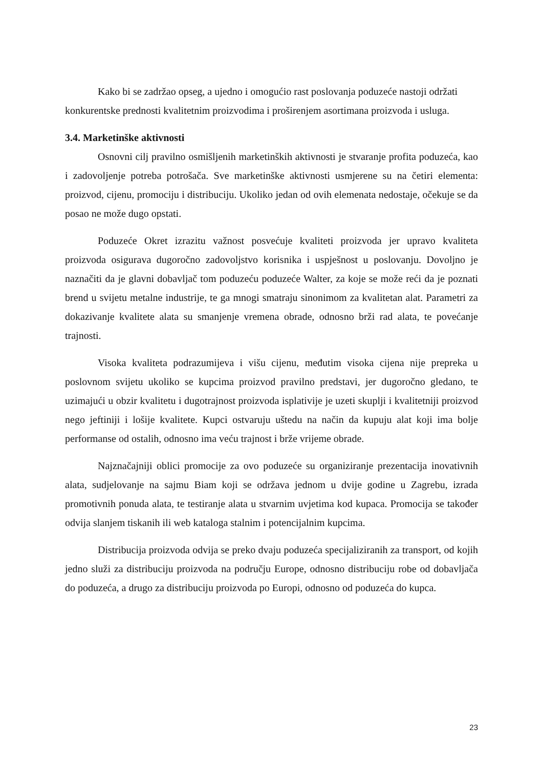Kako bi se zadržao opseg, a ujedno i omogućio rast poslovanja poduzeće nastoji održati konkurentske prednosti kvalitetnim proizvodima i proširenjem asortimana proizvoda i usluga.
3.4. Marketinške aktivnosti
Osnovni cilj pravilno osmišljenih marketinških aktivnosti je stvaranje profita poduzeća, kao i zadovoljenje potreba potrošača. Sve marketinške aktivnosti usmjerene su na četiri elementa: proizvod, cijenu, promociju i distribuciju. Ukoliko jedan od ovih elemenata nedostaje, očekuje se da posao ne može dugo opstati.
Poduzeće Okret izrazitu važnost posvećuje kvaliteti proizvoda jer upravo kvaliteta proizvoda osigurava dugoročno zadovoljstvo korisnika i uspješnost u poslovanju. Dovoljno je naznačiti da je glavni dobavljač tom poduzeću poduzeće Walter, za koje se može reći da je poznati brend u svijetu metalne industrije, te ga mnogi smatraju sinonimom za kvalitetan alat. Parametri za dokazivanje kvalitete alata su smanjenje vremena obrade, odnosno brži rad alata, te povećanje trajnosti.
Visoka kvaliteta podrazumijeva i višu cijenu, međutim visoka cijena nije prepreka u poslovnom svijetu ukoliko se kupcima proizvod pravilno predstavi, jer dugoročno gledano, te uzimajući u obzir kvalitetu i dugotrajnost proizvoda isplativije je uzeti skuplji i kvalitetniji proizvod nego jeftiniji i lošije kvalitete. Kupci ostvaruju uštedu na način da kupuju alat koji ima bolje performanse od ostalih, odnosno ima veću trajnost i brže vrijeme obrade.
Najznačajniji oblici promocije za ovo poduzeće su organiziranje prezentacija inovativnih alata, sudjelovanje na sajmu Biam koji se održava jednom u dvije godine u Zagrebu, izrada promotivnih ponuda alata, te testiranje alata u stvarnim uvjetima kod kupaca. Promocija se također odvija slanjem tiskanih ili web kataloga stalnim i potencijalnim kupcima.
Distribucija proizvoda odvija se preko dvaju poduzeća specijaliziranih za transport, od kojih jedno služi za distribuciju proizvoda na području Europe, odnosno distribuciju robe od dobavljača do poduzeća, a drugo za distribuciju proizvoda po Europi, odnosno od poduzeća do kupca.
23